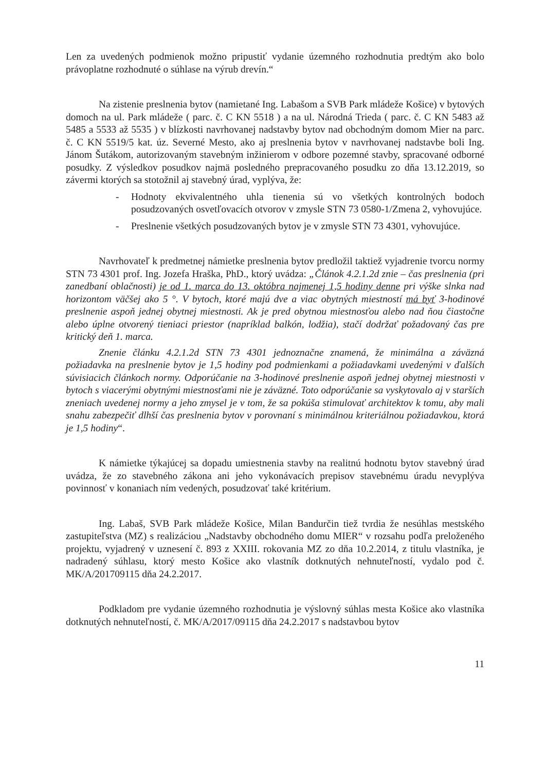Len za uvedených podmienok možno pripustiť vydanie územného rozhodnutia predtým ako bolo právoplatne rozhodnuté o súhlase na výrub drevín.“
Na zistenie preslnenia bytov (namietané Ing. Labašom a SVB Park mládeže Košice) v bytových domoch na ul. Park mládeže ( parc. č. C KN 5518 ) a na ul. Národná Trieda ( parc. č. C KN 5483 až 5485 a 5533 až 5535 ) v blízkosti navrhovanej nadstavby bytov nad obchodným domom Mier na parc. č. C KN 5519/5 kat. úz. Severné Mesto, ako aj preslnenia bytov v navrhovanej nadstavbe boli Ing. Jánom Šutákom, autorizovaným stavebným inžinierom v odbore pozemné stavby, spracované odborné posudky. Z výsledkov posudkov najmä posledného prepracovaného posudku zo dňa 13.12.2019, so závermi ktorých sa stotožnil aj stavebný úrad, vyplýva, že:
- Hodnoty ekvivalentného uhla tienenia sú vo všetkých kontrolných bodoch posudzovaných osvetľovacích otvorov v zmysle STN 73 0580-1/Zmena 2, vyhovujúce.
- Preslnenie všetkých posudzovaných bytov je v zmysle STN 73 4301, vyhovujúce.
Navrhovateľ k predmetnej námietke preslnenia bytov predložil taktiež vyjadrenie tvorcu normy STN 73 4301 prof. Ing. Jozefa Hraška, PhD., ktorý uvádza: „Článok 4.2.1.2d znie – čas preslnenia (pri zanedbaní oblačnosti) je od 1. marca do 13. októbra najmenej 1,5 hodiny denne pri výške slnka nad horizontom väčšej ako 5 °. V bytoch, ktoré majú dve a viac obytných miestností má byť 3-hodinové preslnenie aspoň jednej obytnej miestnosti. Ak je pred obytnou miestnosťou alebo nad ňou čiastočne alebo úplne otvorený tieniaci priestor (napríklad balkón, lodžia), stačí dodržať požadovaný čas pre kritický deň 1. marca.
Znenie článku 4.2.1.2d STN 73 4301 jednoznačne znamená, že minimálna a záväzná požiadavka na preslnenie bytov je 1,5 hodiny pod podmienkami a požiadavkami uvedenými v ďalších súvisiacich článkoch normy. Odporúčanie na 3-hodinové preslnenie aspoň jednej obytnej miestnosti v bytoch s viacerými obytnými miestnosťami nie je záväzné. Toto odporúčanie sa vyskytovalo aj v starších zneniach uvedenej normy a jeho zmysel je v tom, že sa pokúša stimulovať architektov k tomu, aby mali snahu zabezpečiť dlhší čas preslnenia bytov v porovnaní s minimálnou kriteriálnou požiadavkou, ktorá je 1,5 hodiny“.
K námietke týkajúcej sa dopadu umiestnenia stavby na realitnú hodnotu bytov stavebný úrad uvádza, že zo stavebného zákona ani jeho vykonávacích prepisov stavebnému úradu nevyplýva povinnosť v konaniach ním vedených, posudzovať také kritérium.
Ing. Labaš, SVB Park mládeže Košice, Milan Bandurčin tiež tvrdia že nesúhlas mestského zastupiteľstva (MZ) s realizáciou „Nadstavby obchodného domu MIER“ v rozsahu podľa preloženého projektu, vyjadrený v uznesení č. 893 z XXIII. rokovania MZ zo dňa 10.2.2014, z titulu vlastníka, je nadradený súhlasu, ktorý mesto Košice ako vlastník dotknutých nehnuteľností, vydalo pod č. MK/A/201709115 dňa 24.2.2017.
Podkladom pre vydanie územného rozhodnutia je výslovný súhlas mesta Košice ako vlastníka dotknutých nehnuteľností, č. MK/A/2017/09115 dňa 24.2.2017 s nadstavbou bytov
11